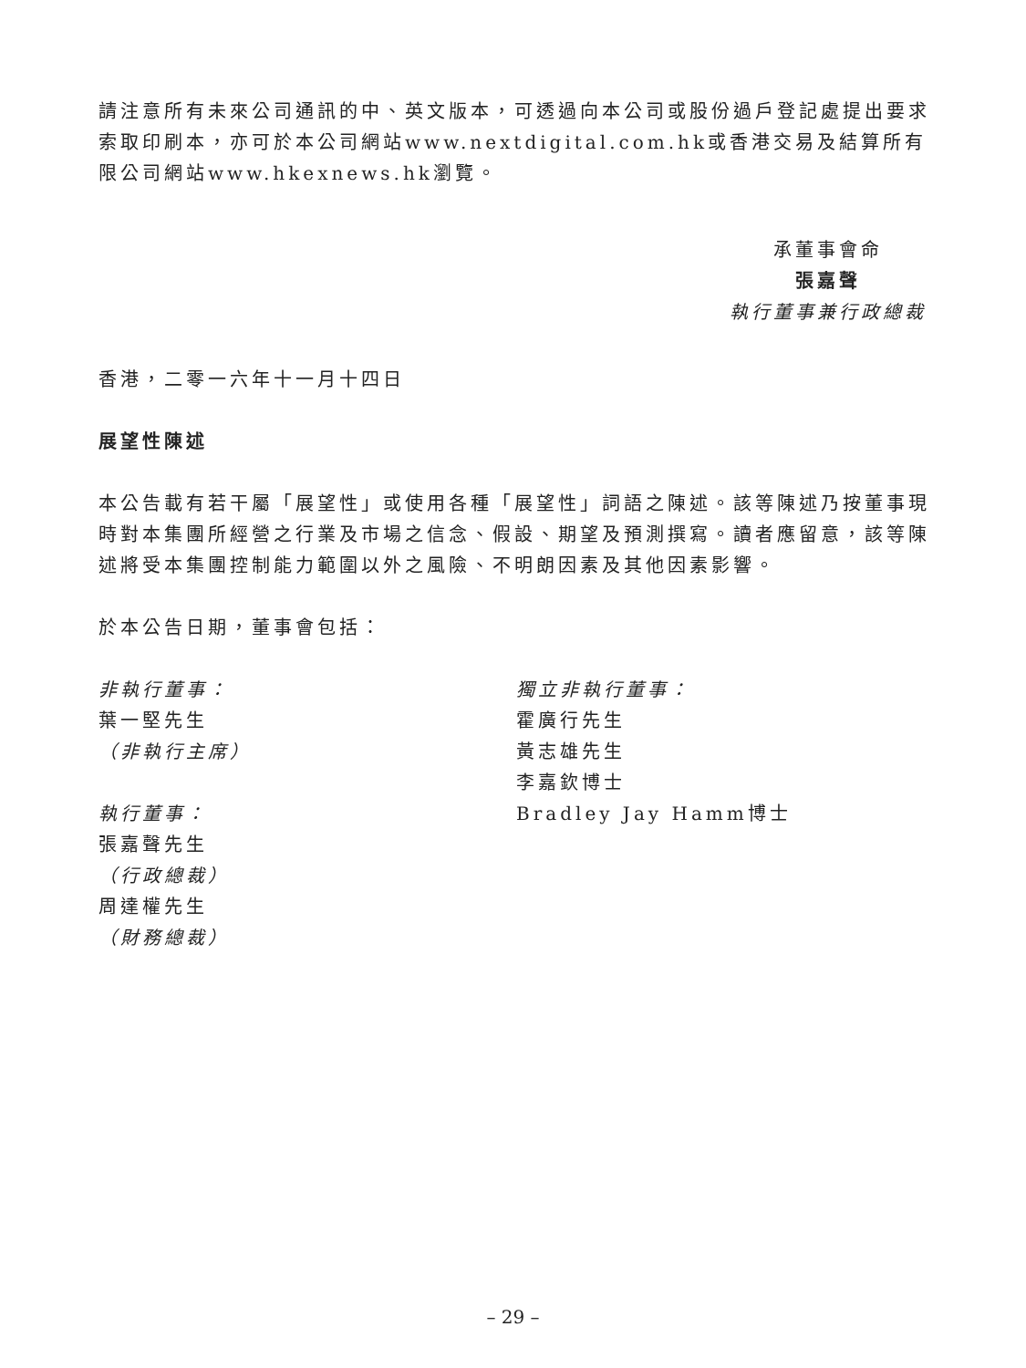請注意所有未來公司通訊的中、英文版本，可透過向本公司或股份過戶登記處提出要求索取印刷本，亦可於本公司網站www.nextdigital.com.hk或香港交易及結算所有限公司網站www.hkexnews.hk瀏覽。
承董事會命
張嘉聲
執行董事兼行政總裁
香港，二零一六年十一月十四日
展望性陳述
本公告載有若干屬「展望性」或使用各種「展望性」詞語之陳述。該等陳述乃按董事現時對本集團所經營之行業及市場之信念、假設、期望及預測撰寫。讀者應留意，該等陳述將受本集團控制能力範圍以外之風險、不明朗因素及其他因素影響。
於本公告日期，董事會包括：
非執行董事：
葉一堅先生
（非執行主席）
執行董事：
張嘉聲先生
（行政總裁）
周達權先生
（財務總裁）
獨立非執行董事：
霍廣行先生
黃志雄先生
李嘉欽博士
Bradley Jay Hamm博士
– 29 –